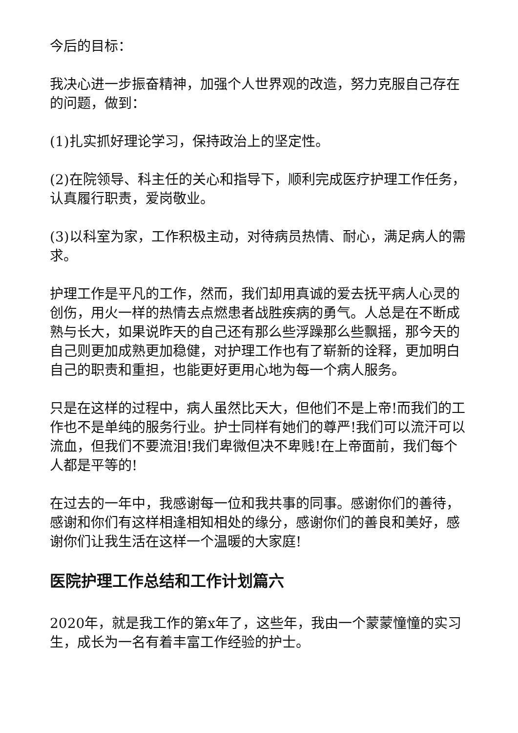今后的目标：
我决心进一步振奋精神，加强个人世界观的改造，努力克服自己存在的问题，做到：
(1)扎实抓好理论学习，保持政治上的坚定性。
(2)在院领导、科主任的关心和指导下，顺利完成医疗护理工作任务，认真履行职责，爱岗敬业。
(3)以科室为家，工作积极主动，对待病员热情、耐心，满足病人的需求。
护理工作是平凡的工作，然而，我们却用真诚的爱去抚平病人心灵的创伤，用火一样的热情去点燃患者战胜疾病的勇气。人总是在不断成熟与长大，如果说昨天的自己还有那么些浮躁那么些飘摇，那今天的自己则更加成熟更加稳健，对护理工作也有了崭新的诠释，更加明白自己的职责和重担，也能更好更用心地为每一个病人服务。
只是在这样的过程中，病人虽然比天大，但他们不是上帝!而我们的工作也不是单纯的服务行业。护士同样有她们的尊严!我们可以流汗可以流血，但我们不要流泪!我们卑微但决不卑贱!在上帝面前，我们每个人都是平等的!
在过去的一年中，我感谢每一位和我共事的同事。感谢你们的善待，感谢和你们有这样相逢相知相处的缘分，感谢你们的善良和美好，感谢你们让我生活在这样一个温暖的大家庭!
医院护理工作总结和工作计划篇六
2020年，就是我工作的第x年了，这些年，我由一个蒙蒙憧憧的实习生，成长为一名有着丰富工作经验的护士。